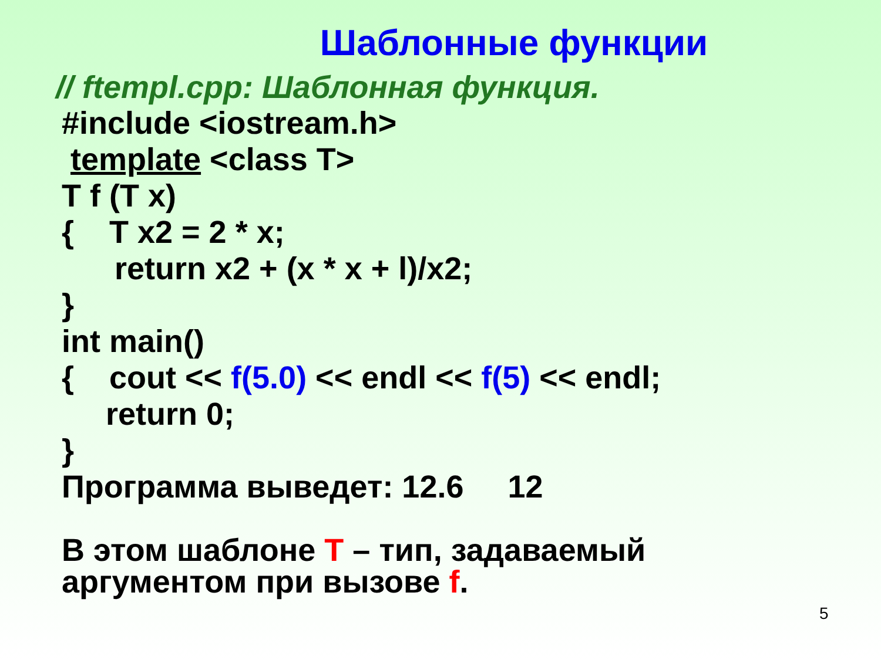Шаблонные функции
// ftempl.cpp: Шаблонная функция.
#include <iostream.h>
template <class T>
T f (T x)
{ T x2 = 2 * x;
return x2 + (x * x + l)/x2;
}
int main()
{ cout << f(5.0) << endl << f(5) << endl;
return 0;
}
Программа выведет: 12.6 12
В этом шаблоне T – тип, задаваемый
аргументом при вызове f.
5